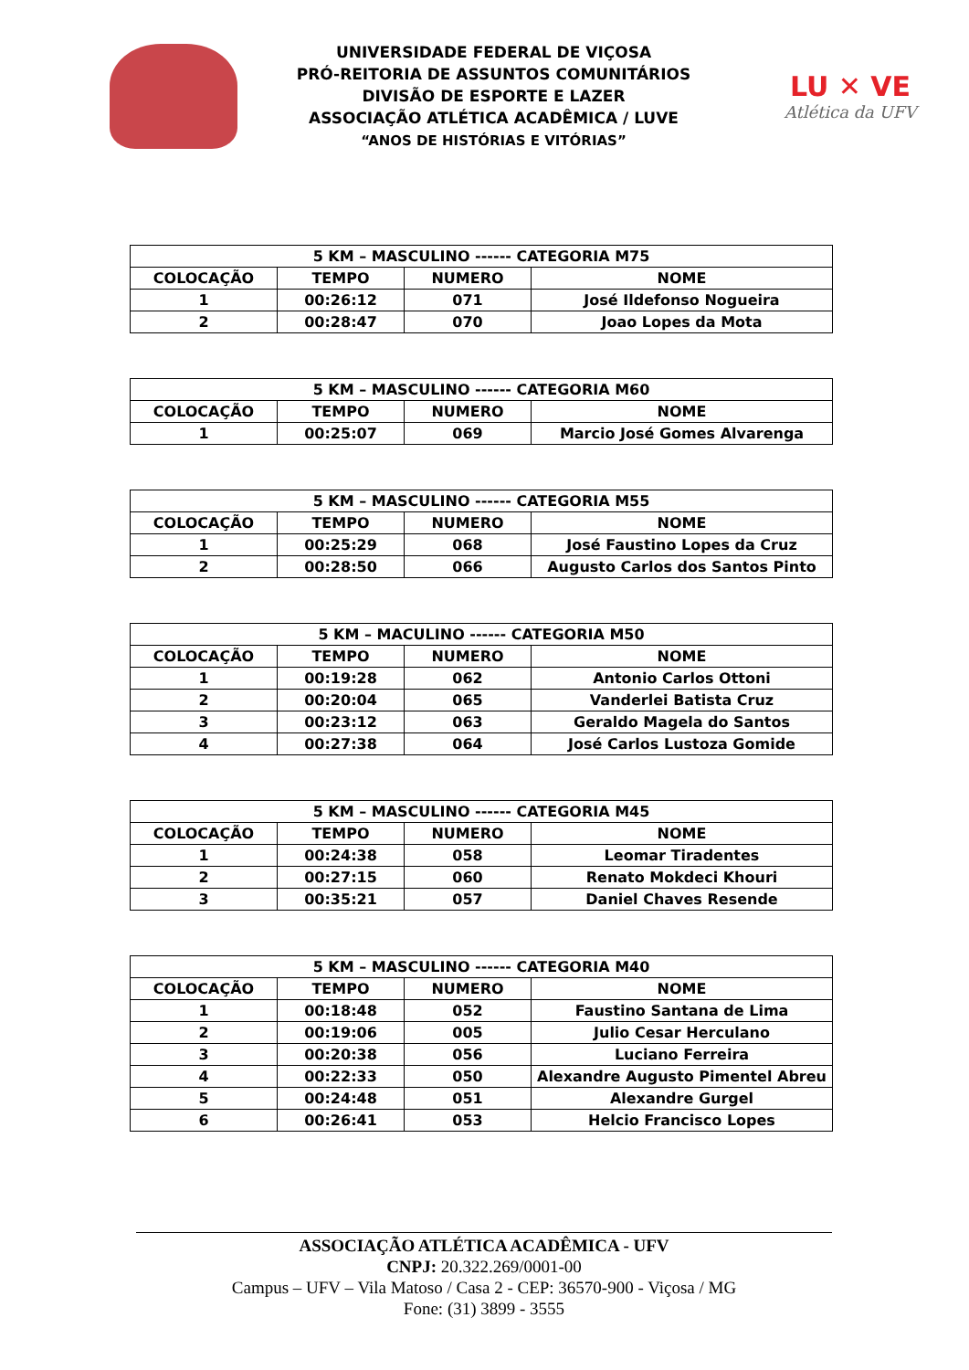UNIVERSIDADE FEDERAL DE VIÇOSA
PRÓ-REITORIA DE ASSUNTOS COMUNITÁRIOS
DIVISÃO DE ESPORTE E LAZER
ASSOCIAÇÃO ATLÉTICA ACADÊMICA / LUVE
“ANOS DE HISTÓRIAS E VITÓRIAS”
LU ✕ VE
Atlética da UFV
| 5 KM – MASCULINO ------ CATEGORIA M75 | | | |
| --- | --- | --- | --- |
| COLOCAÇÃO | TEMPO | NUMERO | NOME |
| 1 | 00:26:12 | 071 | José Ildefonso Nogueira |
| 2 | 00:28:47 | 070 | Joao Lopes da Mota |
| 5 KM – MASCULINO ------ CATEGORIA M60 | | | |
| --- | --- | --- | --- |
| COLOCAÇÃO | TEMPO | NUMERO | NOME |
| 1 | 00:25:07 | 069 | Marcio José Gomes Alvarenga |
| 5 KM – MASCULINO ------ CATEGORIA M55 | | | |
| --- | --- | --- | --- |
| COLOCAÇÃO | TEMPO | NUMERO | NOME |
| 1 | 00:25:29 | 068 | José Faustino Lopes da Cruz |
| 2 | 00:28:50 | 066 | Augusto Carlos dos Santos Pinto |
| 5 KM – MACULINO ------ CATEGORIA M50 | | | |
| --- | --- | --- | --- |
| COLOCAÇÃO | TEMPO | NUMERO | NOME |
| 1 | 00:19:28 | 062 | Antonio Carlos Ottoni |
| 2 | 00:20:04 | 065 | Vanderlei Batista Cruz |
| 3 | 00:23:12 | 063 | Geraldo Magela do Santos |
| 4 | 00:27:38 | 064 | José Carlos Lustoza Gomide |
| 5 KM – MASCULINO ------ CATEGORIA M45 | | | |
| --- | --- | --- | --- |
| COLOCAÇÃO | TEMPO | NUMERO | NOME |
| 1 | 00:24:38 | 058 | Leomar Tiradentes |
| 2 | 00:27:15 | 060 | Renato Mokdeci Khouri |
| 3 | 00:35:21 | 057 | Daniel Chaves Resende |
| 5 KM – MASCULINO ------ CATEGORIA M40 | | | |
| --- | --- | --- | --- |
| COLOCAÇÃO | TEMPO | NUMERO | NOME |
| 1 | 00:18:48 | 052 | Faustino Santana de Lima |
| 2 | 00:19:06 | 005 | Julio Cesar Herculano |
| 3 | 00:20:38 | 056 | Luciano Ferreira |
| 4 | 00:22:33 | 050 | Alexandre Augusto Pimentel Abreu |
| 5 | 00:24:48 | 051 | Alexandre Gurgel |
| 6 | 00:26:41 | 053 | Helcio Francisco Lopes |
ASSOCIAÇÃO ATLÉTICA ACADÊMICA - UFV
CNPJ: 20.322.269/0001-00
Campus – UFV – Vila Matoso / Casa 2 - CEP: 36570-900 - Viçosa / MG
Fone: (31) 3899 - 3555